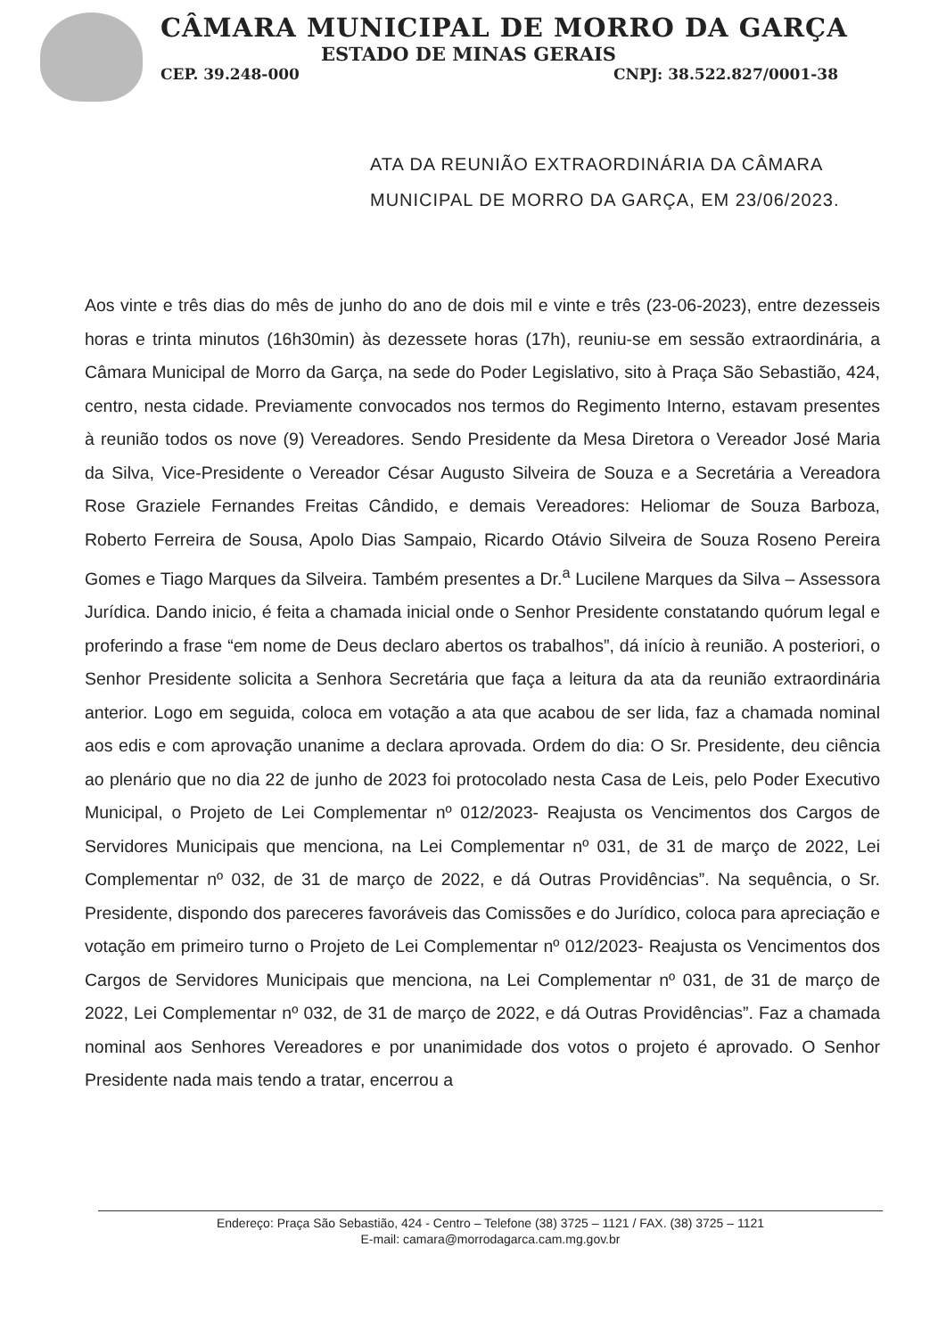CÂMARA MUNICIPAL DE MORRO DA GARÇA
ESTADO DE MINAS GERAIS
CEP. 39.248-000 CNPJ: 38.522.827/0001-38
ATA DA REUNIÃO EXTRAORDINÁRIA DA CÂMARA MUNICIPAL DE MORRO DA GARÇA, EM 23/06/2023.
Aos vinte e três dias do mês de junho do ano de dois mil e vinte e três (23-06-2023), entre dezesseis horas e trinta minutos (16h30min) às dezessete horas (17h), reuniu-se em sessão extraordinária, a Câmara Municipal de Morro da Garça, na sede do Poder Legislativo, sito à Praça São Sebastião, 424, centro, nesta cidade. Previamente convocados nos termos do Regimento Interno, estavam presentes à reunião todos os nove (9) Vereadores. Sendo Presidente da Mesa Diretora o Vereador José Maria da Silva, Vice-Presidente o Vereador César Augusto Silveira de Souza e a Secretária a Vereadora Rose Graziele Fernandes Freitas Cândido, e demais Vereadores: Heliomar de Souza Barboza, Roberto Ferreira de Sousa, Apolo Dias Sampaio, Ricardo Otávio Silveira de Souza Roseno Pereira Gomes e Tiago Marques da Silveira. Também presentes a Dr.<sup>a</sup> Lucilene Marques da Silva – Assessora Jurídica. Dando inicio, é feita a chamada inicial onde o Senhor Presidente constatando quórum legal e proferindo a frase “em nome de Deus declaro abertos os trabalhos”, dá início à reunião. A posteriori, o Senhor Presidente solicita a Senhora Secretária que faça a leitura da ata da reunião extraordinária anterior. Logo em seguida, coloca em votação a ata que acabou de ser lida, faz a chamada nominal aos edis e com aprovação unanime a declara aprovada. Ordem do dia: O Sr. Presidente, deu ciência ao plenário que no dia 22 de junho de 2023 foi protocolado nesta Casa de Leis, pelo Poder Executivo Municipal, o Projeto de Lei Complementar nº 012/2023- Reajusta os Vencimentos dos Cargos de Servidores Municipais que menciona, na Lei Complementar nº 031, de 31 de março de 2022, Lei Complementar nº 032, de 31 de março de 2022, e dá Outras Providências”. Na sequência, o Sr. Presidente, dispondo dos pareceres favoráveis das Comissões e do Jurídico, coloca para apreciação e votação em primeiro turno o Projeto de Lei Complementar nº 012/2023- Reajusta os Vencimentos dos Cargos de Servidores Municipais que menciona, na Lei Complementar nº 031, de 31 de março de 2022, Lei Complementar nº 032, de 31 de março de 2022, e dá Outras Providências”. Faz a chamada nominal aos Senhores Vereadores e por unanimidade dos votos o projeto é aprovado. O Senhor Presidente nada mais tendo a tratar, encerrou a
Endereço: Praça São Sebastião, 424 - Centro – Telefone (38) 3725 – 1121 / FAX. (38) 3725 – 1121
E-mail: camara@morrodagarca.cam.mg.gov.br